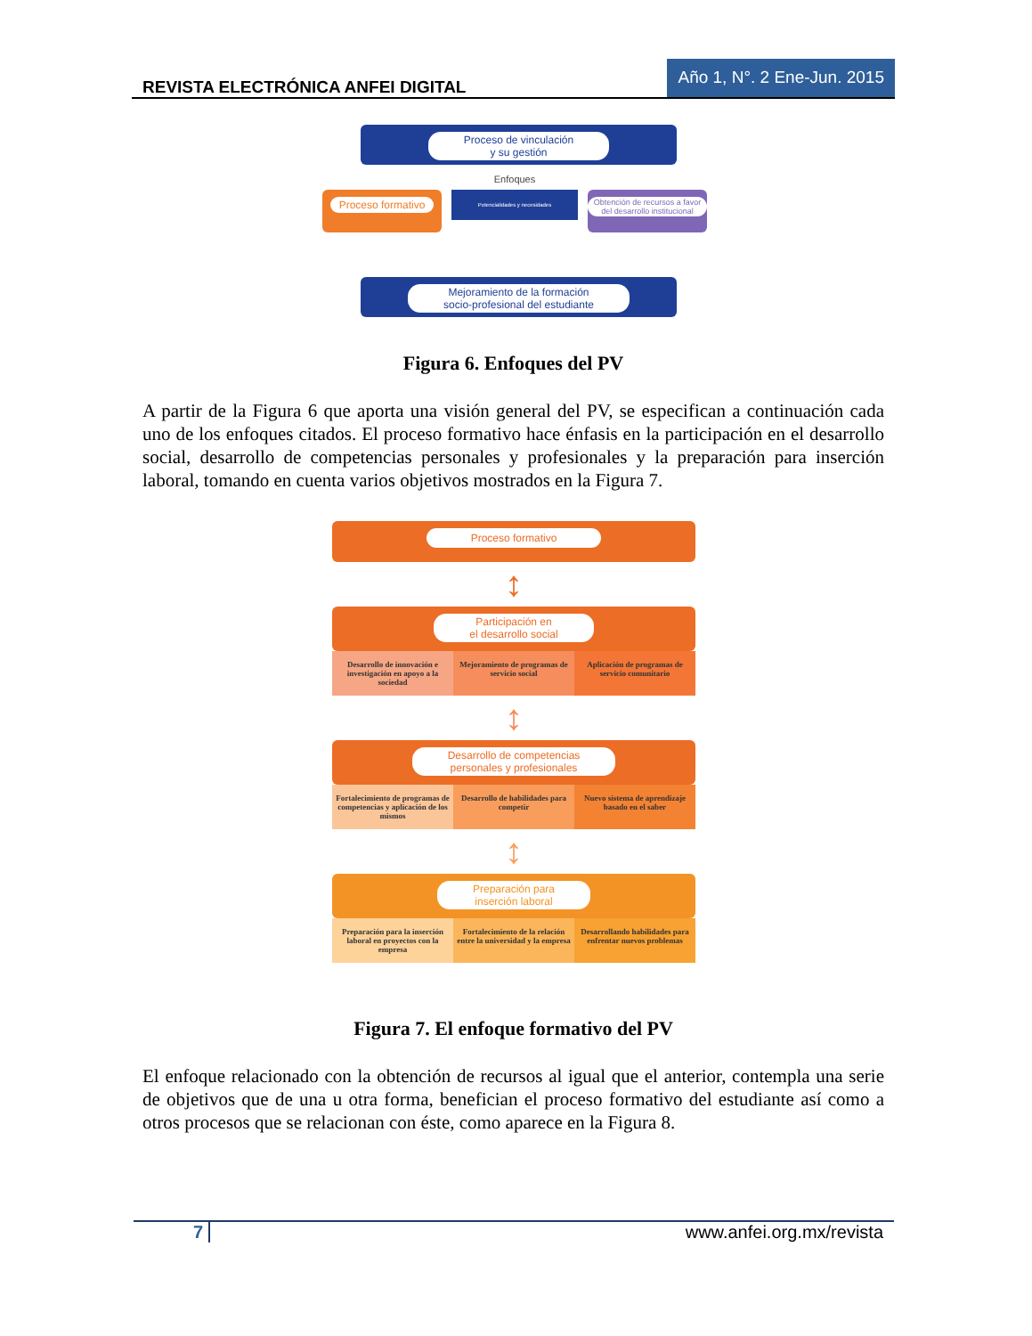REVISTA ELECTRÓNICA ANFEI DIGITAL Año 1, N°. 2 Ene-Jun. 2015
Proceso de vinculación
y su gestión
Proceso formativo
Enfoques
Potencialidades y necesidades
Obtención de recursos a favor del desarrollo institucional
Mejoramiento de la formación
socio-profesional del estudiante
Figura 6. Enfoques del PV
A partir de la Figura 6 que aporta una visión general del PV, se especifican a continuación cada uno de los enfoques citados. El proceso formativo hace énfasis en la participación en el desarrollo social, desarrollo de competencias personales y profesionales y la preparación para inserción laboral, tomando en cuenta varios objetivos mostrados en la Figura 7.
Proceso formativo
↕
Participación en
el desarrollo social
Desarrollo de innovación e investigación en apoyo a la sociedad
Mejoramiento de programas de servicio social
Aplicación de programas de servicio comunitario
↕
Desarrollo de competencias
personales y profesionales
Fortalecimiento de programas de competencias y aplicación de los mismos
Desarrollo de habilidades para competir
Nuevo sistema de aprendizaje basado en el saber
↕
Preparación para
inserción laboral
Preparación para la inserción laboral en proyectos con la empresa
Fortalecimiento de la relación entre la universidad y la empresa
Desarrollando habilidades para enfrentar nuevos problemas
Figura 7. El enfoque formativo del PV
El enfoque relacionado con la obtención de recursos al igual que el anterior, contempla una serie de objetivos que de una u otra forma, benefician el proceso formativo del estudiante así como a otros procesos que se relacionan con éste, como aparece en la Figura 8.
7 www.anfei.org.mx/revista